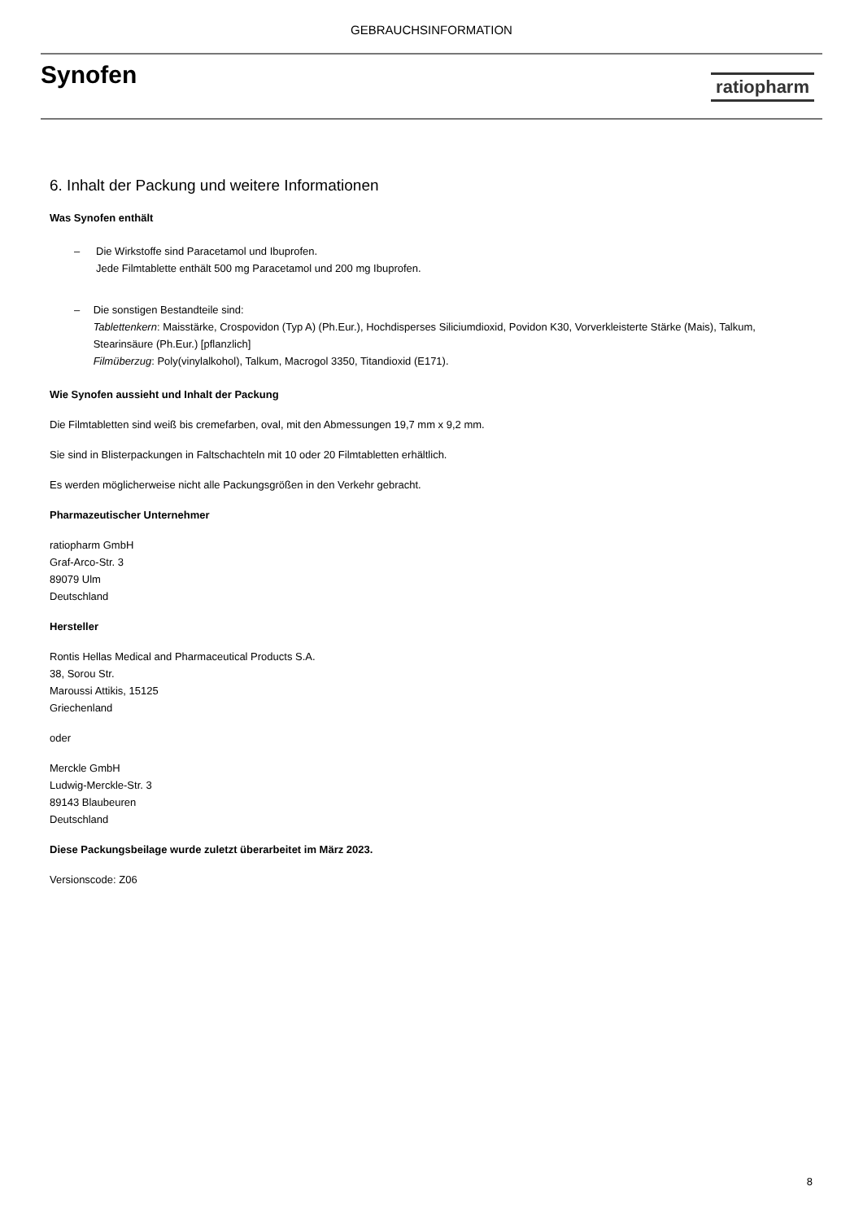GEBRAUCHSINFORMATION
Synofen
ratiopharm
6. Inhalt der Packung und weitere Informationen
Was Synofen enthält
– Die Wirkstoffe sind Paracetamol und Ibuprofen.
Jede Filmtablette enthält 500 mg Paracetamol und 200 mg Ibuprofen.
– Die sonstigen Bestandteile sind:
Tablettenkern: Maisstärke, Crospovidon (Typ A) (Ph.Eur.), Hochdisperses Siliciumdioxid, Povidon K30, Vorverkleisterte Stärke (Mais), Talkum, Stearinsäure (Ph.Eur.) [pflanzlich]
Filmüberzug: Poly(vinylalkohol), Talkum, Macrogol 3350, Titandioxid (E171).
Wie Synofen aussieht und Inhalt der Packung
Die Filmtabletten sind weiß bis cremefarben, oval, mit den Abmessungen 19,7 mm x 9,2 mm.
Sie sind in Blisterpackungen in Faltschachteln mit 10 oder 20 Filmtabletten erhältlich.
Es werden möglicherweise nicht alle Packungsgrößen in den Verkehr gebracht.
Pharmazeutischer Unternehmer
ratiopharm GmbH
Graf-Arco-Str. 3
89079 Ulm
Deutschland
Hersteller
Rontis Hellas Medical and Pharmaceutical Products S.A.
38, Sorou Str.
Maroussi Attikis, 15125
Griechenland
oder
Merckle GmbH
Ludwig-Merckle-Str. 3
89143 Blaubeuren
Deutschland
Diese Packungsbeilage wurde zuletzt überarbeitet im März 2023.
Versionscode: Z06
8